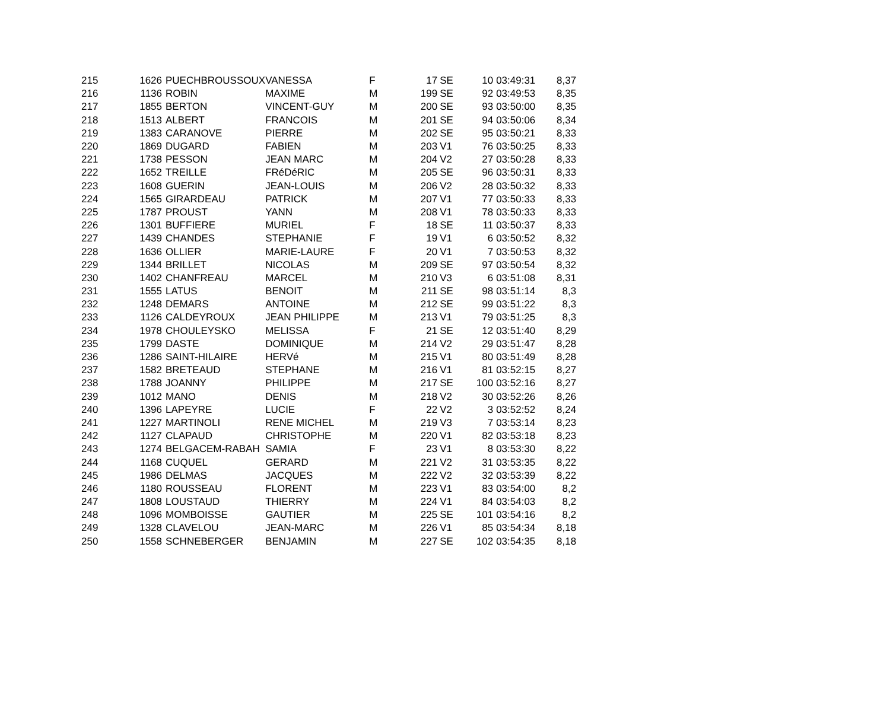| 215 | 1626 | PUECHBROUSSOUX | VANESSA | F | 17 | SE | 10 | 03:49:31 | 8,37 |
| 216 | 1136 | ROBIN | MAXIME | M | 199 | SE | 92 | 03:49:53 | 8,35 |
| 217 | 1855 | BERTON | VINCENT-GUY | M | 200 | SE | 93 | 03:50:00 | 8,35 |
| 218 | 1513 | ALBERT | FRANCOIS | M | 201 | SE | 94 | 03:50:06 | 8,34 |
| 219 | 1383 | CARANOVE | PIERRE | M | 202 | SE | 95 | 03:50:21 | 8,33 |
| 220 | 1869 | DUGARD | FABIEN | M | 203 | V1 | 76 | 03:50:25 | 8,33 |
| 221 | 1738 | PESSON | JEAN MARC | M | 204 | V2 | 27 | 03:50:28 | 8,33 |
| 222 | 1652 | TREILLE | FRéDéRIC | M | 205 | SE | 96 | 03:50:31 | 8,33 |
| 223 | 1608 | GUERIN | JEAN-LOUIS | M | 206 | V2 | 28 | 03:50:32 | 8,33 |
| 224 | 1565 | GIRARDEAU | PATRICK | M | 207 | V1 | 77 | 03:50:33 | 8,33 |
| 225 | 1787 | PROUST | YANN | M | 208 | V1 | 78 | 03:50:33 | 8,33 |
| 226 | 1301 | BUFFIERE | MURIEL | F | 18 | SE | 11 | 03:50:37 | 8,33 |
| 227 | 1439 | CHANDES | STEPHANIE | F | 19 | V1 | 6 | 03:50:52 | 8,32 |
| 228 | 1636 | OLLIER | MARIE-LAURE | F | 20 | V1 | 7 | 03:50:53 | 8,32 |
| 229 | 1344 | BRILLET | NICOLAS | M | 209 | SE | 97 | 03:50:54 | 8,32 |
| 230 | 1402 | CHANFREAU | MARCEL | M | 210 | V3 | 6 | 03:51:08 | 8,31 |
| 231 | 1555 | LATUS | BENOIT | M | 211 | SE | 98 | 03:51:14 | 8,3 |
| 232 | 1248 | DEMARS | ANTOINE | M | 212 | SE | 99 | 03:51:22 | 8,3 |
| 233 | 1126 | CALDEYROUX | JEAN PHILIPPE | M | 213 | V1 | 79 | 03:51:25 | 8,3 |
| 234 | 1978 | CHOULEYSKO | MELISSA | F | 21 | SE | 12 | 03:51:40 | 8,29 |
| 235 | 1799 | DASTE | DOMINIQUE | M | 214 | V2 | 29 | 03:51:47 | 8,28 |
| 236 | 1286 | SAINT-HILAIRE | HERVé | M | 215 | V1 | 80 | 03:51:49 | 8,28 |
| 237 | 1582 | BRETEAUD | STEPHANE | M | 216 | V1 | 81 | 03:52:15 | 8,27 |
| 238 | 1788 | JOANNY | PHILIPPE | M | 217 | SE | 100 | 03:52:16 | 8,27 |
| 239 | 1012 | MANO | DENIS | M | 218 | V2 | 30 | 03:52:26 | 8,26 |
| 240 | 1396 | LAPEYRE | LUCIE | F | 22 | V2 | 3 | 03:52:52 | 8,24 |
| 241 | 1227 | MARTINOLI | RENE MICHEL | M | 219 | V3 | 7 | 03:53:14 | 8,23 |
| 242 | 1127 | CLAPAUD | CHRISTOPHE | M | 220 | V1 | 82 | 03:53:18 | 8,23 |
| 243 | 1274 | BELGACEM-RABAH | SAMIA | F | 23 | V1 | 8 | 03:53:30 | 8,22 |
| 244 | 1168 | CUQUEL | GERARD | M | 221 | V2 | 31 | 03:53:35 | 8,22 |
| 245 | 1986 | DELMAS | JACQUES | M | 222 | V2 | 32 | 03:53:39 | 8,22 |
| 246 | 1180 | ROUSSEAU | FLORENT | M | 223 | V1 | 83 | 03:54:00 | 8,2 |
| 247 | 1808 | LOUSTAUD | THIERRY | M | 224 | V1 | 84 | 03:54:03 | 8,2 |
| 248 | 1096 | MOMBOISSE | GAUTIER | M | 225 | SE | 101 | 03:54:16 | 8,2 |
| 249 | 1328 | CLAVELOU | JEAN-MARC | M | 226 | V1 | 85 | 03:54:34 | 8,18 |
| 250 | 1558 | SCHNEBERGER | BENJAMIN | M | 227 | SE | 102 | 03:54:35 | 8,18 |